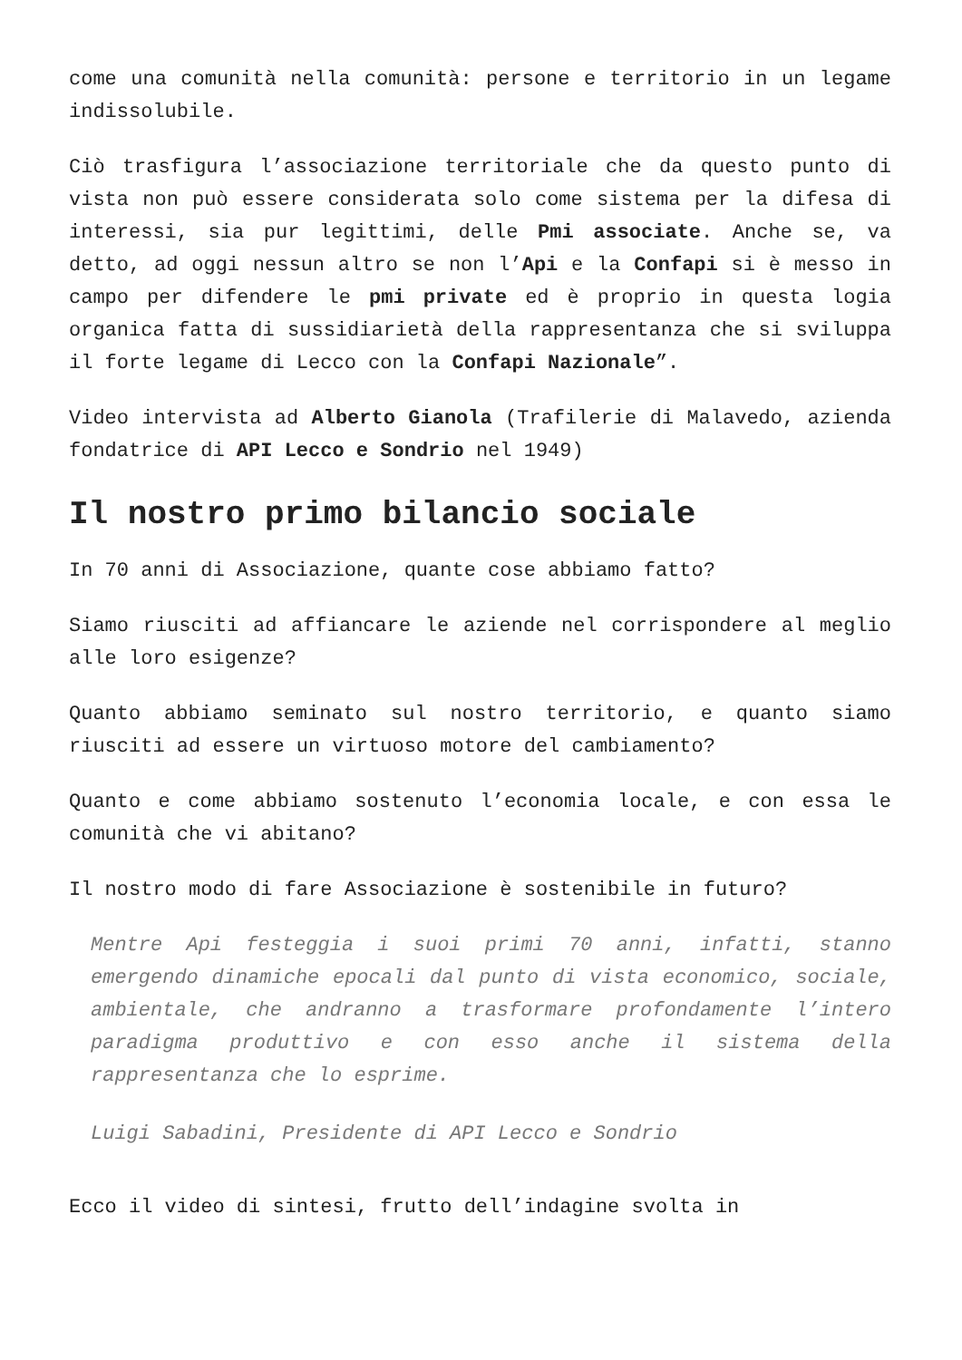come una comunità nella comunità: persone e territorio in un legame indissolubile.
Ciò trasfigura l’associazione territoriale che da questo punto di vista non può essere considerata solo come sistema per la difesa di interessi, sia pur legittimi, delle Pmi associate. Anche se, va detto, ad oggi nessun altro se non l’Api e la Confapi si è messo in campo per difendere le pmi private ed è proprio in questa logia organica fatta di sussidiarietà della rappresentanza che si sviluppa il forte legame di Lecco con la Confapi Nazionale”.
Video intervista ad Alberto Gianola (Trafilerie di Malavedo, azienda fondatrice di API Lecco e Sondrio nel 1949)
Il nostro primo bilancio sociale
In 70 anni di Associazione, quante cose abbiamo fatto?
Siamo riusciti ad affiancare le aziende nel corrispondere al meglio alle loro esigenze?
Quanto abbiamo seminato sul nostro territorio, e quanto siamo riusciti ad essere un virtuoso motore del cambiamento?
Quanto e come abbiamo sostenuto l’economia locale, e con essa le comunità che vi abitano?
Il nostro modo di fare Associazione è sostenibile in futuro?
Mentre Api festeggia i suoi primi 70 anni, infatti, stanno emergendo dinamiche epocali dal punto di vista economico, sociale, ambientale, che andranno a trasformare profondamente l’intero paradigma produttivo e con esso anche il sistema della rappresentanza che lo esprime.
Luigi Sabadini, Presidente di API Lecco e Sondrio
Ecco il video di sintesi, frutto dell’indagine svolta in